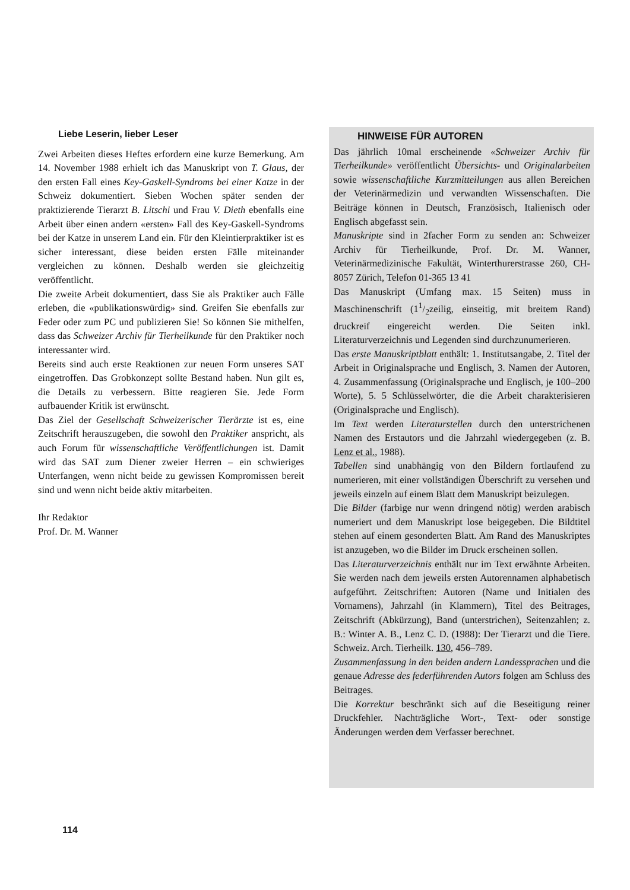Liebe Leserin, lieber Leser
Zwei Arbeiten dieses Heftes erfordern eine kurze Bemerkung. Am 14. November 1988 erhielt ich das Manuskript von T. Glaus, der den ersten Fall eines Key-Gaskell-Syndroms bei einer Katze in der Schweiz dokumentiert. Sieben Wochen später senden der praktizierende Tierarzt B. Litschi und Frau V. Dieth ebenfalls eine Arbeit über einen andern «ersten» Fall des Key-Gaskell-Syndroms bei der Katze in unserem Land ein. Für den Kleintierpraktiker ist es sicher interessant, diese beiden ersten Fälle miteinander vergleichen zu können. Deshalb werden sie gleichzeitig veröffentlicht.
Die zweite Arbeit dokumentiert, dass Sie als Praktiker auch Fälle erleben, die «publikationswürdig» sind. Greifen Sie ebenfalls zur Feder oder zum PC und publizieren Sie! So können Sie mithelfen, dass das Schweizer Archiv für Tierheilkunde für den Praktiker noch interessanter wird.
Bereits sind auch erste Reaktionen zur neuen Form unseres SAT eingetroffen. Das Grobkonzept sollte Bestand haben. Nun gilt es, die Details zu verbessern. Bitte reagieren Sie. Jede Form aufbauender Kritik ist erwünscht.
Das Ziel der Gesellschaft Schweizerischer Tierärzte ist es, eine Zeitschrift herauszugeben, die sowohl den Praktiker anspricht, als auch Forum für wissenschaftliche Veröffentlichungen ist. Damit wird das SAT zum Diener zweier Herren – ein schwieriges Unterfangen, wenn nicht beide zu gewissen Kompromissen bereit sind und wenn nicht beide aktiv mitarbeiten.
Ihr Redaktor
Prof. Dr. M. Wanner
HINWEISE FÜR AUTOREN
Das jährlich 10mal erscheinende «Schweizer Archiv für Tierheilkunde» veröffentlicht Übersichts- und Originalarbeiten sowie wissenschaftliche Kurzmitteilungen aus allen Bereichen der Veterinärmedizin und verwandten Wissenschaften. Die Beiträge können in Deutsch, Französisch, Italienisch oder Englisch abgefasst sein.
Manuskripte sind in 2facher Form zu senden an: Schweizer Archiv für Tierheilkunde, Prof. Dr. M. Wanner, Veterinärmedizinische Fakultät, Winterthurerstrasse 260, CH-8057 Zürich, Telefon 01-365 13 41
Das Manuskript (Umfang max. 15 Seiten) muss in Maschinenschrift (11/2zeilig, einseitig, mit breitem Rand) druckreif eingereicht werden. Die Seiten inkl. Literaturverzeichnis und Legenden sind durchzunumerieren.
Das erste Manuskriptblatt enthält: 1. Institutsangabe, 2. Titel der Arbeit in Originalsprache und Englisch, 3. Namen der Autoren, 4. Zusammenfassung (Originalsprache und Englisch, je 100–200 Worte), 5. 5 Schlüsselwörter, die die Arbeit charakterisieren (Originalsprache und Englisch).
Im Text werden Literaturstellen durch den unterstrichenen Namen des Erstautors und die Jahrzahl wiedergegeben (z. B. Lenz et al., 1988).
Tabellen sind unabhängig von den Bildern fortlaufend zu numerieren, mit einer vollständigen Überschrift zu versehen und jeweils einzeln auf einem Blatt dem Manuskript beizulegen.
Die Bilder (farbige nur wenn dringend nötig) werden arabisch numeriert und dem Manuskript lose beigegeben. Die Bildtitel stehen auf einem gesonderten Blatt. Am Rand des Manuskriptes ist anzugeben, wo die Bilder im Druck erscheinen sollen.
Das Literaturverzeichnis enthält nur im Text erwähnte Arbeiten. Sie werden nach dem jeweils ersten Autorennamen alphabetisch aufgeführt. Zeitschriften: Autoren (Name und Initialen des Vornamens), Jahrzahl (in Klammern), Titel des Beitrages, Zeitschrift (Abkürzung), Band (unterstrichen), Seitenzahlen; z. B.: Winter A. B., Lenz C. D. (1988): Der Tierarzt und die Tiere. Schweiz. Arch. Tierheilk. 130, 456–789.
Zusammenfassung in den beiden andern Landessprachen und die genaue Adresse des federführenden Autors folgen am Schluss des Beitrages.
Die Korrektur beschränkt sich auf die Beseitigung reiner Druckfehler. Nachträgliche Wort-, Text- oder sonstige Änderungen werden dem Verfasser berechnet.
114